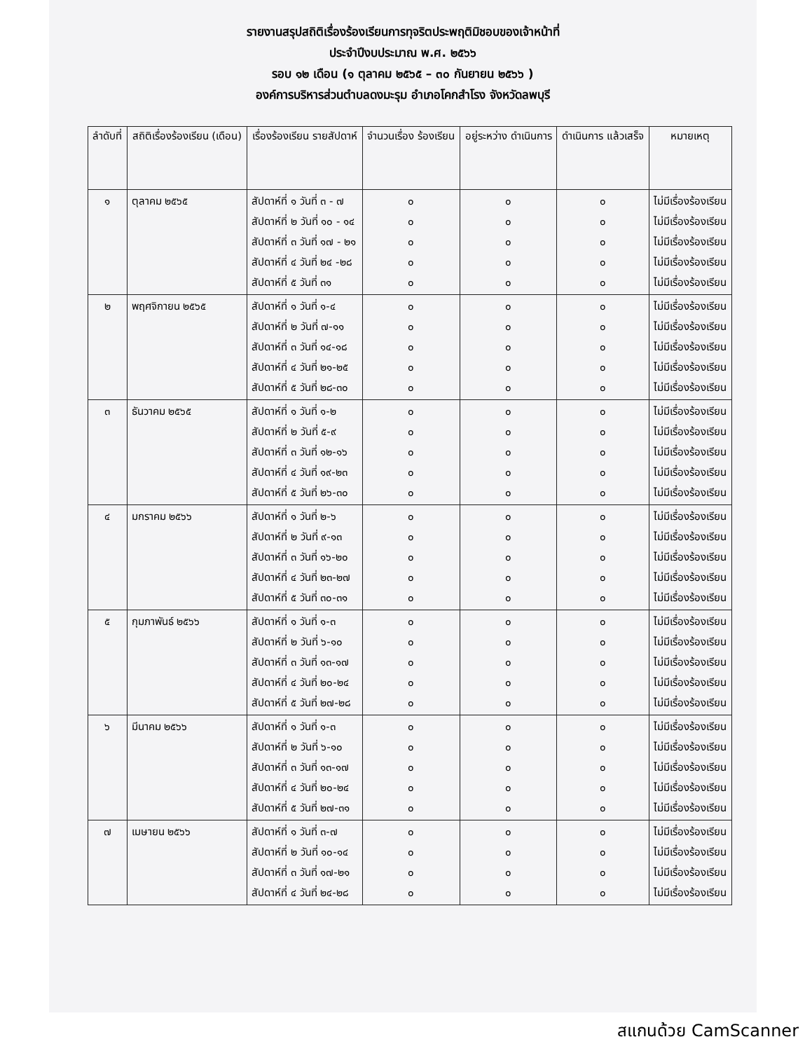รายงานสรุปสถิติเรื่องร้องเรียนการทุจริตประพฤติมิชอบของเจ้าหน้าที่
ประจำปีงบประมาณ พ.ศ. ๒๕๖๖
รอบ ๑๒ เดือน (๑ ตุลาคม ๒๕๖๕ – ๓๐ กันยายน ๒๕๖๖ )
องค์การบริหารส่วนตำบลดงมะรุม อำเภอโคกสำโรง จังหวัดลพบุรี
| ลำดับที่ | สถิติเรื่องร้องเรียน (เดือน) | เรื่องร้องเรียน รายสัปดาห์ | จำนวนเรื่อง ร้องเรียน | อยู่ระหว่าง ดำเนินการ | ดำเนินการ แล้วเสร็จ | หมายเหตุ |
| --- | --- | --- | --- | --- | --- | --- |
| ๑ | ตุลาคม ๒๕๖๕ | สัปดาห์ที่ ๑ วันที่ ๓ - ๗ สัปดาห์ที่ ๒ วันที่ ๑๐ - ๑๔ สัปดาห์ที่ ๓ วันที่ ๑๗ - ๒๑ สัปดาห์ที่ ๔ วันที่ ๒๔ -๒๘ สัปดาห์ที่ ๕ วันที่ ๓๑ | ๐ ๐ ๐ ๐ ๐ | ๐ ๐ ๐ ๐ ๐ | ๐ ๐ ๐ ๐ ๐ | ไม่มีเรื่องร้องเรียน ไม่มีเรื่องร้องเรียน ไม่มีเรื่องร้องเรียน ไม่มีเรื่องร้องเรียน ไม่มีเรื่องร้องเรียน |
| ๒ | พฤศจิกายน ๒๕๖๕ | สัปดาห์ที่ ๑ วันที่ ๑-๔ สัปดาห์ที่ ๒ วันที่ ๗-๑๑ สัปดาห์ที่ ๓ วันที่ ๑๔-๑๘ สัปดาห์ที่ ๔ วันที่ ๒๑-๒๕ สัปดาห์ที่ ๕ วันที่ ๒๘-๓๐ | ๐ ๐ ๐ ๐ ๐ | ๐ ๐ ๐ ๐ ๐ | ๐ ๐ ๐ ๐ ๐ | ไม่มีเรื่องร้องเรียน ไม่มีเรื่องร้องเรียน ไม่มีเรื่องร้องเรียน ไม่มีเรื่องร้องเรียน ไม่มีเรื่องร้องเรียน |
| ๓ | ธันวาคม ๒๕๖๕ | สัปดาห์ที่ ๑ วันที่ ๑-๒ สัปดาห์ที่ ๒ วันที่ ๕-๙ สัปดาห์ที่ ๓ วันที่ ๑๒-๑๖ สัปดาห์ที่ ๔ วันที่ ๑๙-๒๓ สัปดาห์ที่ ๕ วันที่ ๒๖-๓๐ | ๐ ๐ ๐ ๐ ๐ | ๐ ๐ ๐ ๐ ๐ | ๐ ๐ ๐ ๐ ๐ | ไม่มีเรื่องร้องเรียน ไม่มีเรื่องร้องเรียน ไม่มีเรื่องร้องเรียน ไม่มีเรื่องร้องเรียน ไม่มีเรื่องร้องเรียน |
| ๔ | มกราคม ๒๕๖๖ | สัปดาห์ที่ ๑ วันที่ ๒-๖ สัปดาห์ที่ ๒ วันที่ ๙-๑๓ สัปดาห์ที่ ๓ วันที่ ๑๖-๒๐ สัปดาห์ที่ ๔ วันที่ ๒๓-๒๗ สัปดาห์ที่ ๕ วันที่ ๓๐-๓๑ | ๐ ๐ ๐ ๐ ๐ | ๐ ๐ ๐ ๐ ๐ | ๐ ๐ ๐ ๐ ๐ | ไม่มีเรื่องร้องเรียน ไม่มีเรื่องร้องเรียน ไม่มีเรื่องร้องเรียน ไม่มีเรื่องร้องเรียน ไม่มีเรื่องร้องเรียน |
| ๕ | กุมภาพันธ์ ๒๕๖๖ | สัปดาห์ที่ ๑ วันที่ ๑-๓ สัปดาห์ที่ ๒ วันที่ ๖-๑๐ สัปดาห์ที่ ๓ วันที่ ๑๓-๑๗ สัปดาห์ที่ ๔ วันที่ ๒๐-๒๔ สัปดาห์ที่ ๕ วันที่ ๒๗-๒๘ | ๐ ๐ ๐ ๐ ๐ | ๐ ๐ ๐ ๐ ๐ | ๐ ๐ ๐ ๐ ๐ | ไม่มีเรื่องร้องเรียน ไม่มีเรื่องร้องเรียน ไม่มีเรื่องร้องเรียน ไม่มีเรื่องร้องเรียน ไม่มีเรื่องร้องเรียน |
| ๖ | มีนาคม ๒๕๖๖ | สัปดาห์ที่ ๑ วันที่ ๑-๓ สัปดาห์ที่ ๒ วันที่ ๖-๑๐ สัปดาห์ที่ ๓ วันที่ ๑๓-๑๗ สัปดาห์ที่ ๔ วันที่ ๒๐-๒๔ สัปดาห์ที่ ๕ วันที่ ๒๗-๓๑ | ๐ ๐ ๐ ๐ ๐ | ๐ ๐ ๐ ๐ ๐ | ๐ ๐ ๐ ๐ ๐ | ไม่มีเรื่องร้องเรียน ไม่มีเรื่องร้องเรียน ไม่มีเรื่องร้องเรียน ไม่มีเรื่องร้องเรียน ไม่มีเรื่องร้องเรียน |
| ๗ | เมษายน ๒๕๖๖ | สัปดาห์ที่ ๑ วันที่ ๓-๗ สัปดาห์ที่ ๒ วันที่ ๑๐-๑๔ สัปดาห์ที่ ๓ วันที่ ๑๗-๒๑ สัปดาห์ที่ ๔ วันที่ ๒๔-๒๘ | ๐ ๐ ๐ ๐ | ๐ ๐ ๐ ๐ | ๐ ๐ ๐ ๐ | ไม่มีเรื่องร้องเรียน ไม่มีเรื่องร้องเรียน ไม่มีเรื่องร้องเรียน ไม่มีเรื่องร้องเรียน |
สแกนด้วย CamScanner